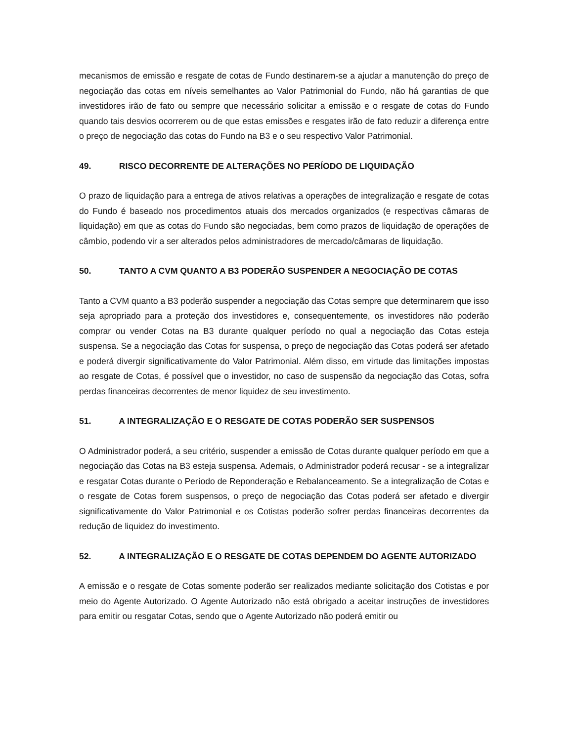mecanismos de emissão e resgate de cotas de Fundo destinarem-se a ajudar a manutenção do preço de negociação das cotas em níveis semelhantes ao Valor Patrimonial do Fundo, não há garantias de que investidores irão de fato ou sempre que necessário solicitar a emissão e o resgate de cotas do Fundo quando tais desvios ocorrerem ou de que estas emissões e resgates irão de fato reduzir a diferença entre o preço de negociação das cotas do Fundo na B3 e o seu respectivo Valor Patrimonial.
49. RISCO DECORRENTE DE ALTERAÇÕES NO PERÍODO DE LIQUIDAÇÃO
O prazo de liquidação para a entrega de ativos relativas a operações de integralização e resgate de cotas do Fundo é baseado nos procedimentos atuais dos mercados organizados (e respectivas câmaras de liquidação) em que as cotas do Fundo são negociadas, bem como prazos de liquidação de operações de câmbio, podendo vir a ser alterados pelos administradores de mercado/câmaras de liquidação.
50. TANTO A CVM QUANTO A B3 PODERÃO SUSPENDER A NEGOCIAÇÃO DE COTAS
Tanto a CVM quanto a B3 poderão suspender a negociação das Cotas sempre que determinarem que isso seja apropriado para a proteção dos investidores e, consequentemente, os investidores não poderão comprar ou vender Cotas na B3 durante qualquer período no qual a negociação das Cotas esteja suspensa. Se a negociação das Cotas for suspensa, o preço de negociação das Cotas poderá ser afetado e poderá divergir significativamente do Valor Patrimonial. Além disso, em virtude das limitações impostas ao resgate de Cotas, é possível que o investidor, no caso de suspensão da negociação das Cotas, sofra perdas financeiras decorrentes de menor liquidez de seu investimento.
51. A INTEGRALIZAÇÃO E O RESGATE DE COTAS PODERÃO SER SUSPENSOS
O Administrador poderá, a seu critério, suspender a emissão de Cotas durante qualquer período em que a negociação das Cotas na B3 esteja suspensa. Ademais, o Administrador poderá recusar - se a integralizar e resgatar Cotas durante o Período de Reponderação e Rebalanceamento. Se a integralização de Cotas e o resgate de Cotas forem suspensos, o preço de negociação das Cotas poderá ser afetado e divergir significativamente do Valor Patrimonial e os Cotistas poderão sofrer perdas financeiras decorrentes da redução de liquidez do investimento.
52. A INTEGRALIZAÇÃO E O RESGATE DE COTAS DEPENDEM DO AGENTE AUTORIZADO
A emissão e o resgate de Cotas somente poderão ser realizados mediante solicitação dos Cotistas e por meio do Agente Autorizado. O Agente Autorizado não está obrigado a aceitar instruções de investidores para emitir ou resgatar Cotas, sendo que o Agente Autorizado não poderá emitir ou